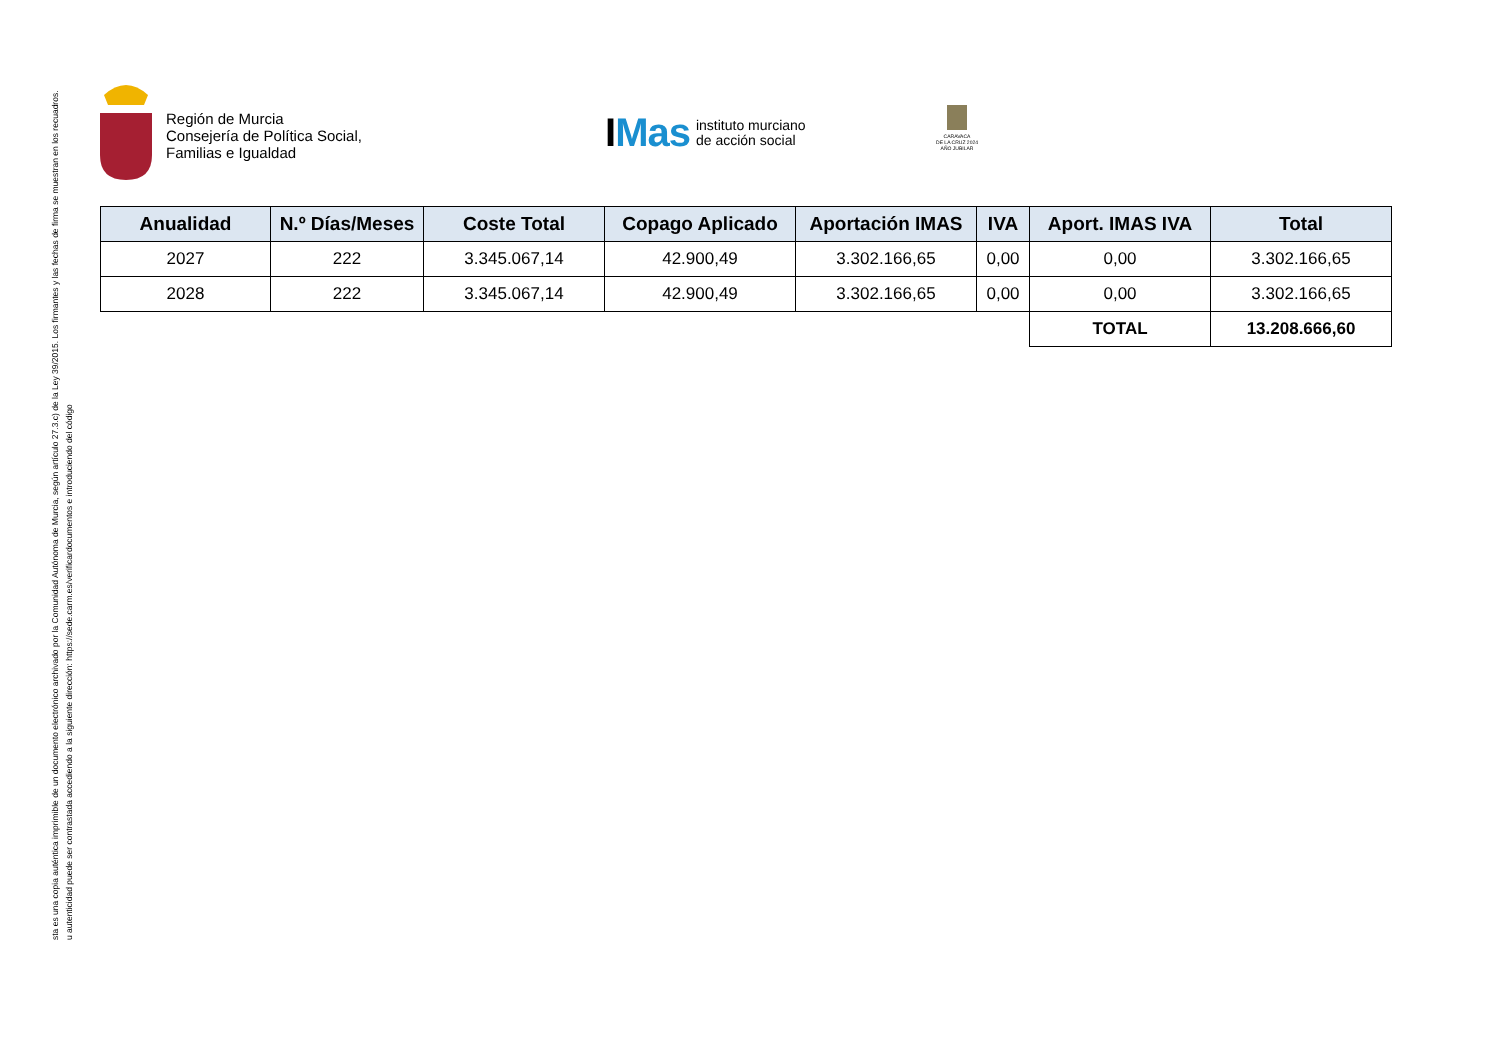sta es una copia auténtica imprimible de un documento electrónico archivado por la Comunidad Autónoma de Murcia, según artículo 27.3.c) de la Ley 39/2015. Los firmantes y las fechas de firma se muestran en los recuadros.
u autenticidad puede ser contrastada accediendo a la siguiente dirección: https://sede.carm.es/verificardocumentos e introduciendo del código
Región de Murcia
Consejería de Política Social,
Familias e Igualdad
IMas instituto murciano
de acción social
CARAVACA
DE LA CRUZ 2024
AÑO JUBILAR
| Anualidad | N.º Días/Meses | Coste Total | Copago Aplicado | Aportación IMAS | IVA | Aport. IMAS IVA | Total |
| --- | --- | --- | --- | --- | --- | --- | --- |
| 2027 | 222 | 3.345.067,14 | 42.900,49 | 3.302.166,65 | 0,00 | 0,00 | 3.302.166,65 |
| 2028 | 222 | 3.345.067,14 | 42.900,49 | 3.302.166,65 | 0,00 | 0,00 | 3.302.166,65 |
| | | | | | | TOTAL | 13.208.666,60 |